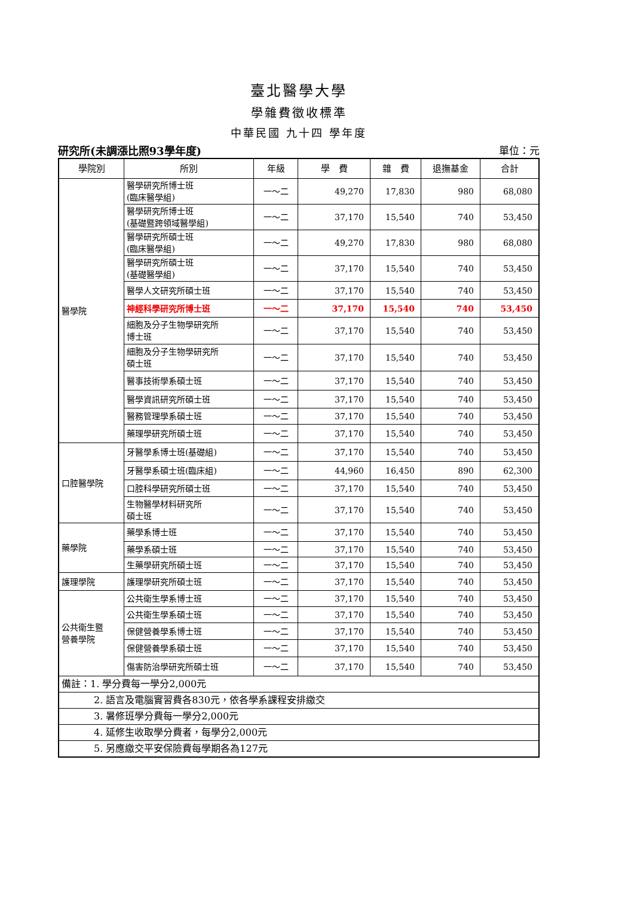臺北醫學大學
學雜費徵收標準
中華民國 九十四 學年度
研究所(未調漲比照93學年度) 單位：元
| 學院別 | 所別 | 年級 | 學 費 | 雜 費 | 退撫基金 | 合計 |
| --- | --- | --- | --- | --- | --- | --- |
| 醫學院 | 醫學研究所博士班 (臨床醫學組) | 一～二 | 49,270 | 17,830 | 980 | 68,080 |
| | 醫學研究所博士班 (基礎暨跨領域醫學組) | 一～二 | 37,170 | 15,540 | 740 | 53,450 |
| | 醫學研究所碩士班 (臨床醫學組) | 一～二 | 49,270 | 17,830 | 980 | 68,080 |
| | 醫學研究所碩士班 (基礎醫學組) | 一～二 | 37,170 | 15,540 | 740 | 53,450 |
| | 醫學人文研究所碩士班 | 一～二 | 37,170 | 15,540 | 740 | 53,450 |
| | 神經科學研究所博士班 | 一～二 | 37,170 | 15,540 | 740 | 53,450 |
| | 細胞及分子生物學研究所 博士班 | 一～二 | 37,170 | 15,540 | 740 | 53,450 |
| | 細胞及分子生物學研究所 碩士班 | 一～二 | 37,170 | 15,540 | 740 | 53,450 |
| | 醫事技術學系碩士班 | 一～二 | 37,170 | 15,540 | 740 | 53,450 |
| | 醫學資訊研究所碩士班 | 一～二 | 37,170 | 15,540 | 740 | 53,450 |
| | 醫務管理學系碩士班 | 一～二 | 37,170 | 15,540 | 740 | 53,450 |
| | 藥理學研究所碩士班 | 一～二 | 37,170 | 15,540 | 740 | 53,450 |
| 口腔醫學院 | 牙醫學系博士班(基礎組) | 一～二 | 37,170 | 15,540 | 740 | 53,450 |
| | 牙醫學系碩士班(臨床組) | 一～二 | 44,960 | 16,450 | 890 | 62,300 |
| | 口腔科學研究所碩士班 | 一～二 | 37,170 | 15,540 | 740 | 53,450 |
| | 生物醫學材料研究所 碩士班 | 一～二 | 37,170 | 15,540 | 740 | 53,450 |
| 藥學院 | 藥學系博士班 | 一～二 | 37,170 | 15,540 | 740 | 53,450 |
| | 藥學系碩士班 | 一～二 | 37,170 | 15,540 | 740 | 53,450 |
| | 生藥學研究所碩士班 | 一～二 | 37,170 | 15,540 | 740 | 53,450 |
| 護理學院 | 護理學研究所碩士班 | 一～二 | 37,170 | 15,540 | 740 | 53,450 |
| 公共衛生暨 營養學院 | 公共衛生學系博士班 | 一～二 | 37,170 | 15,540 | 740 | 53,450 |
| | 公共衛生學系碩士班 | 一～二 | 37,170 | 15,540 | 740 | 53,450 |
| | 保健營養學系博士班 | 一～二 | 37,170 | 15,540 | 740 | 53,450 |
| | 保健營養學系碩士班 | 一～二 | 37,170 | 15,540 | 740 | 53,450 |
| | 傷害防治學研究所碩士班 | 一～二 | 37,170 | 15,540 | 740 | 53,450 |
| 備註：1. 學分費每一學分2,000元 | | | | | | |
| 2. 語言及電腦實習費各830元，依各學系課程安排繳交 | | | | | | |
| 3. 暑修班學分費每一學分2,000元 | | | | | | |
| 4. 延修生收取學分費者，每學分2,000元 | | | | | | |
| 5. 另應繳交平安保險費每學期各為127元 | | | | | | |